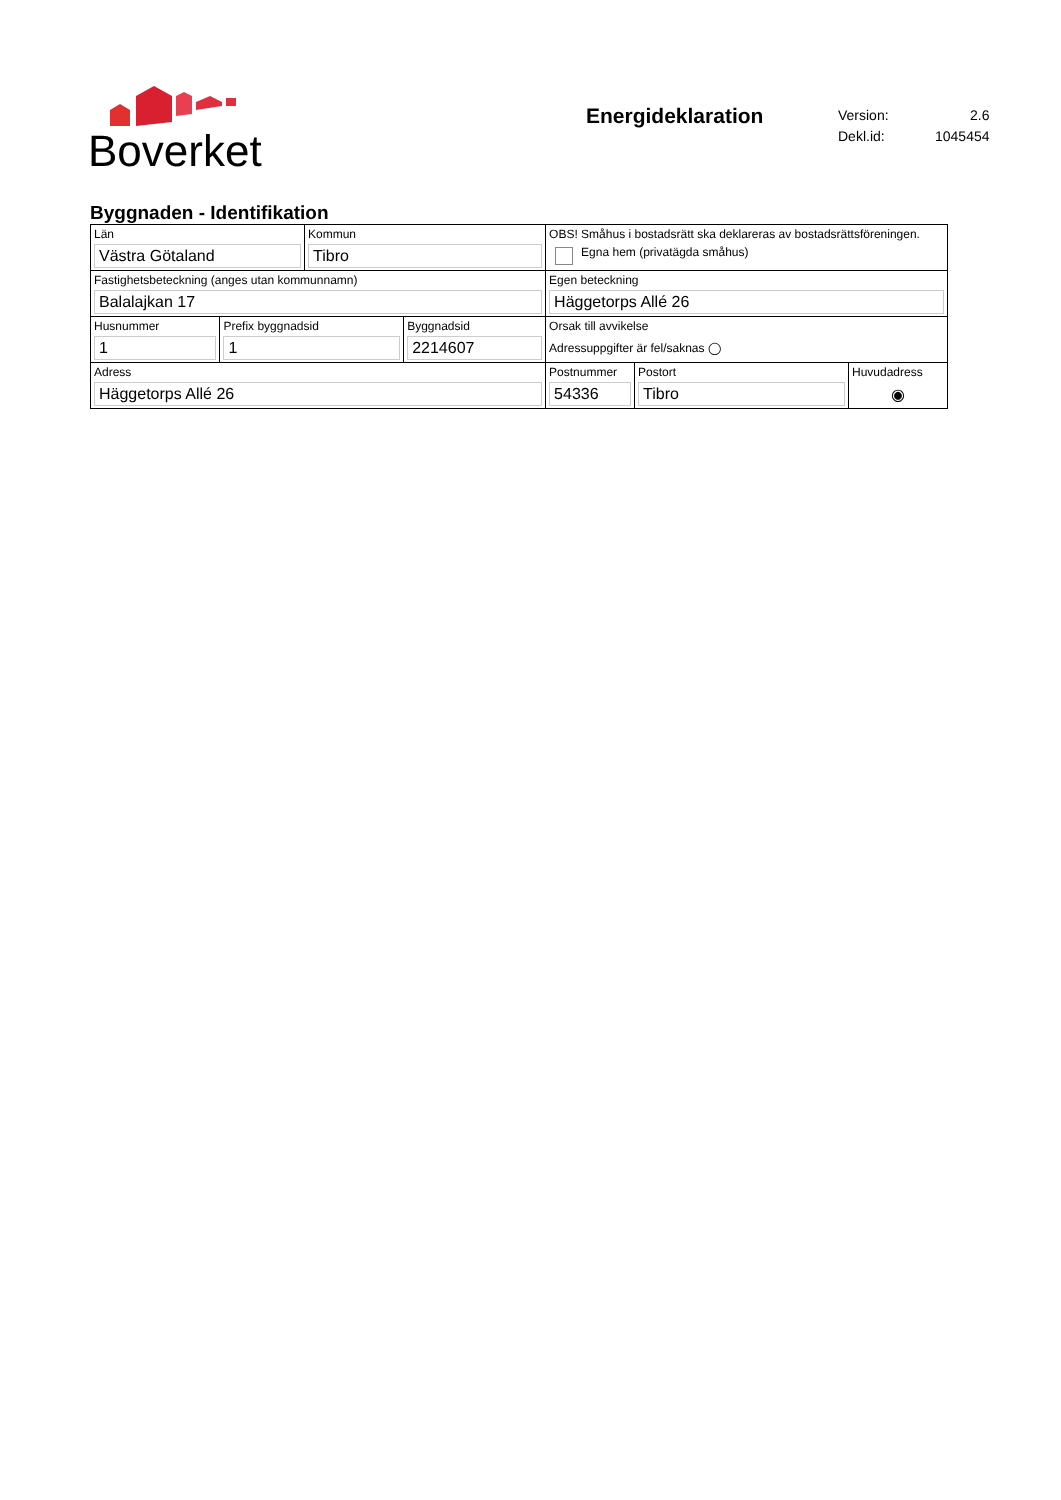Boverket
Energideklaration
| Version: | 2.6 |
| Dekl.id: | 1045454 |
Byggnaden - Identifikation
| Län Västra Götaland | Kommun Tibro | OBS! Småhus i bostadsrätt ska deklareras av bostadsrättsföreningen. Egna hem (privatägda småhus) | | |
| Fastighetsbeteckning (anges utan kommunnamn) Balalajkan 17 | | Egen beteckning Häggetorps Allé 26 | | |
| / Husnummer 1 / Prefix byggnadsid 1 / Byggnadsid 2214607 / | | Orsak till avvikelse Adressuppgifter är fel/saknas ◯ | | |
| Adress Häggetorps Allé 26 | | Postnummer 54336 | Postort Tibro | Huvudadress ◉ |